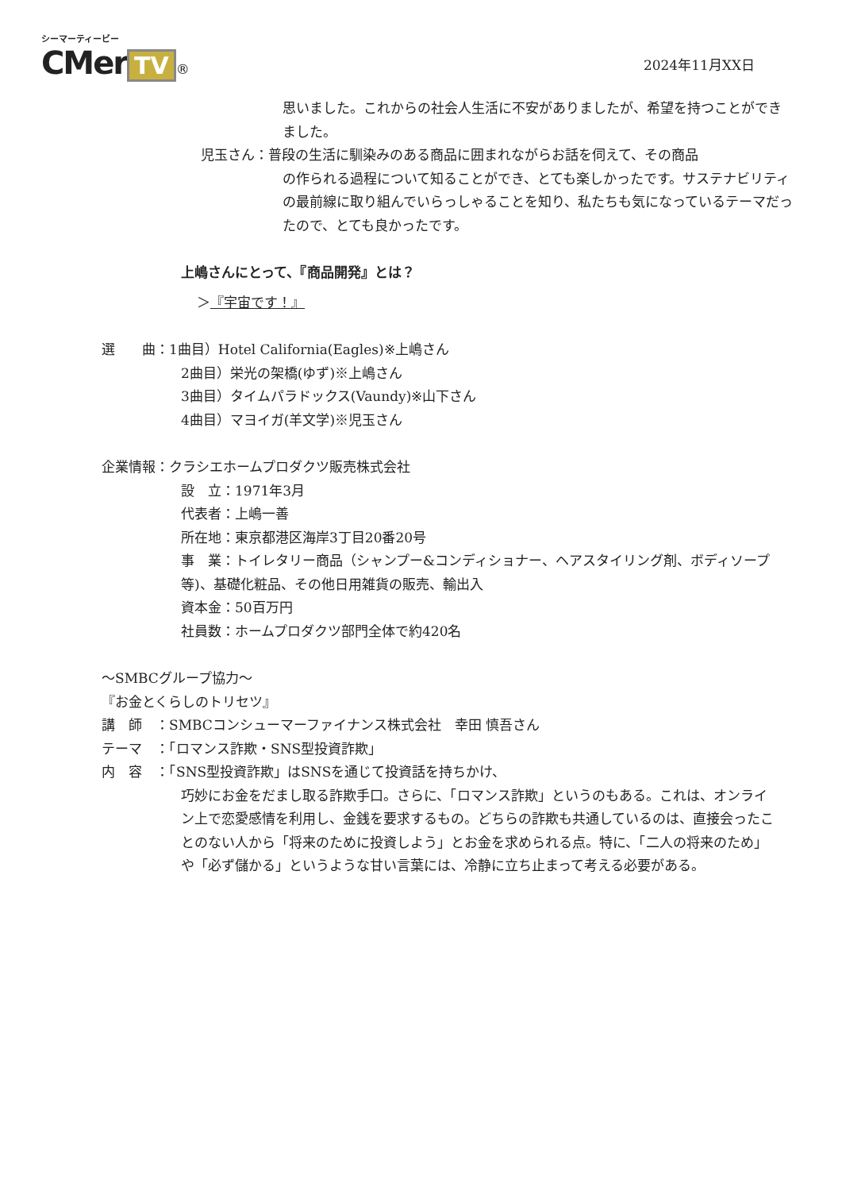シーマーティービー
CMer TV ®
2024年11月XX日
思いました。これからの社会人生活に不安がありましたが、希望を持つことができました。
児玉さん：普段の生活に馴染みのある商品に囲まれながらお話を伺えて、その商品
の作られる過程について知ることができ、とても楽しかったです。サステナビリティの最前線に取り組んでいらっしゃることを知り、私たちも気になっているテーマだったので、とても良かったです。
上嶋さんにとって、『商品開発』とは？
＞『宇宙です！』
選　　曲：1曲目）Hotel California(Eagles)※上嶋さん
2曲目）栄光の架橋(ゆず)※上嶋さん
3曲目）タイムパラドックス(Vaundy)※山下さん
4曲目）マヨイガ(羊文学)※児玉さん
企業情報：クラシエホームプロダクツ販売株式会社
設　立：1971年3月
代表者：上嶋一善
所在地：東京都港区海岸3丁目20番20号
事　業：トイレタリー商品（シャンプー&コンディショナー、ヘアスタイリング剤、ボディソープ等)、基礎化粧品、その他日用雑貨の販売、輸出入
資本金：50百万円
社員数：ホームプロダクツ部門全体で約420名
～SMBCグループ協力～
『お金とくらしのトリセツ』
講　師　：SMBCコンシューマーファイナンス株式会社　幸田 慎吾さん
テーマ　：「ロマンス詐欺・SNS型投資詐欺」
内　容　：「SNS型投資詐欺」はSNSを通じて投資話を持ちかけ、
巧妙にお金をだまし取る詐欺手口。さらに、「ロマンス詐欺」というのもある。これは、オンライン上で恋愛感情を利用し、金銭を要求するもの。どちらの詐欺も共通しているのは、直接会ったことのない人から「将来のために投資しよう」とお金を求められる点。特に、「二人の将来のため」や「必ず儲かる」というような甘い言葉には、冷静に立ち止まって考える必要がある。